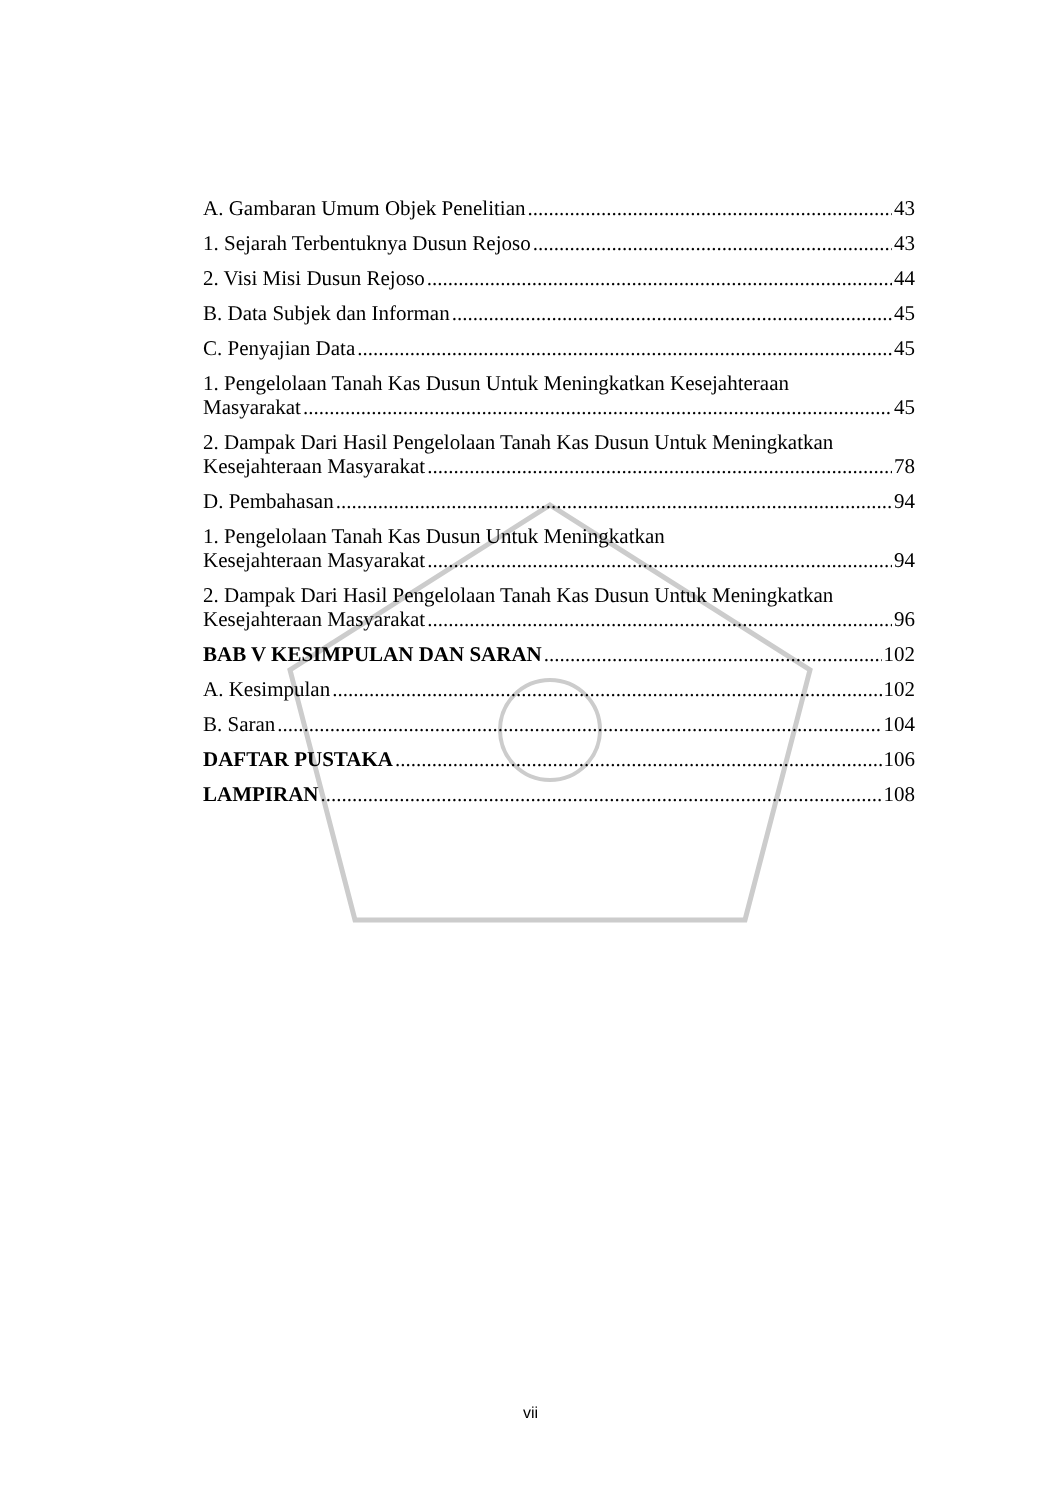A. Gambaran Umum Objek Penelitian 43
1. Sejarah Terbentuknya Dusun Rejoso 43
2. Visi Misi Dusun Rejoso 44
B. Data Subjek dan Informan 45
C. Penyajian Data 45
1. Pengelolaan Tanah Kas Dusun Untuk Meningkatkan Kesejahteraan
Masyarakat 45
2. Dampak Dari Hasil Pengelolaan Tanah Kas Dusun Untuk Meningkatkan
Kesejahteraan Masyarakat 78
D. Pembahasan 94
1. Pengelolaan Tanah Kas Dusun Untuk Meningkatkan
Kesejahteraan Masyarakat 94
2. Dampak Dari Hasil Pengelolaan Tanah Kas Dusun Untuk Meningkatkan
Kesejahteraan Masyarakat 96
BAB V KESIMPULAN DAN SARAN 102
A. Kesimpulan 102
B. Saran 104
DAFTAR PUSTAKA 106
LAMPIRAN 108
vii